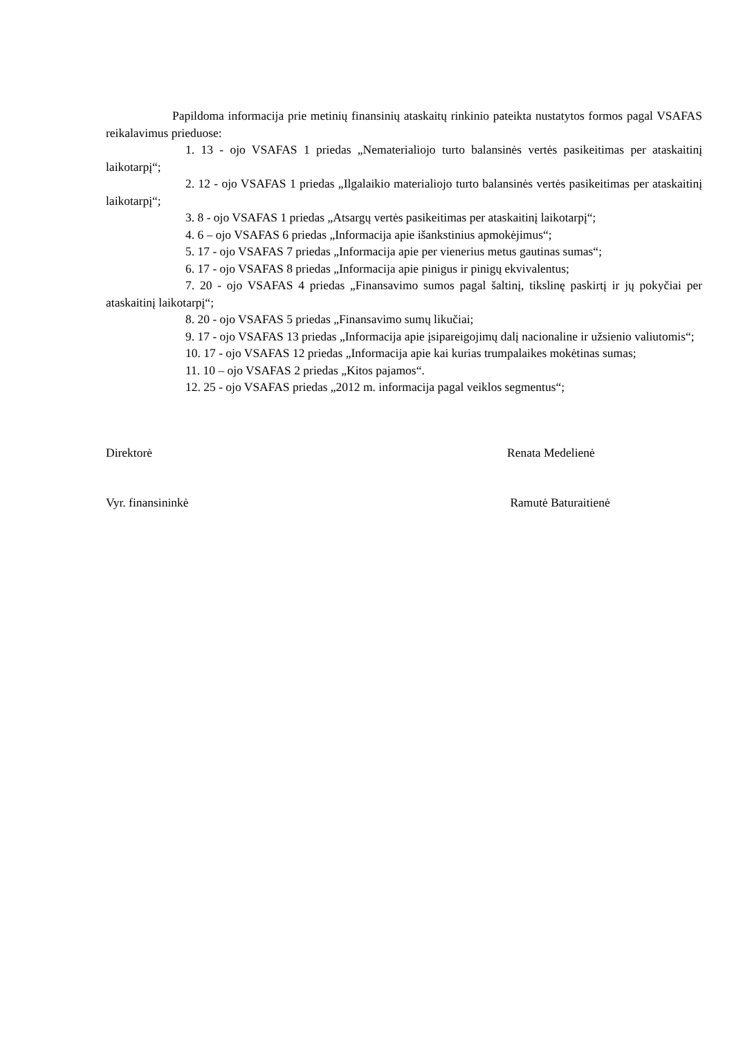Papildoma informacija prie metinių finansinių ataskaitų rinkinio pateikta nustatytos formos pagal VSAFAS reikalavimus prieduose:
1. 13 - ojo VSAFAS 1 priedas „Nematerialiojo turto balansinės vertės pasikeitimas per ataskaitinį laikotarpį“;
2. 12 - ojo VSAFAS 1 priedas „Ilgalaikio materialiojo turto balansinės vertės pasikeitimas per ataskaitinį laikotarpį“;
3. 8 - ojo VSAFAS 1 priedas „Atsargų vertės pasikeitimas per ataskaitinį laikotarpį“;
4. 6 – ojo VSAFAS 6 priedas „Informacija apie išankstinius apmokėjimus“;
5. 17 - ojo VSAFAS 7 priedas „Informacija apie per vienerius metus gautinas sumas“;
6. 17 - ojo VSAFAS 8 priedas „Informacija apie pinigus ir pinigų ekvivalentus;
7. 20 - ojo VSAFAS 4 priedas „Finansavimo sumos pagal šaltinį, tikslinę paskirtį ir jų pokyčiai per ataskaitinį laikotarpį“;
8. 20 - ojo VSAFAS 5 priedas „Finansavimo sumų likučiai;
9. 17 - ojo VSAFAS 13 priedas „Informacija apie įsipareigojimų dalį nacionaline ir užsienio valiutomis“;
10. 17 - ojo VSAFAS 12 priedas „Informacija apie kai kurias trumpalaikes mokėtinas sumas;
11. 10 – ojo VSAFAS 2 priedas „Kitos pajamos“.
12. 25 - ojo VSAFAS priedas „2012 m. informacija pagal veiklos segmentus“;
Direktorė Renata Medelienė
Vyr. finansininkė Ramutė Baturaitienė